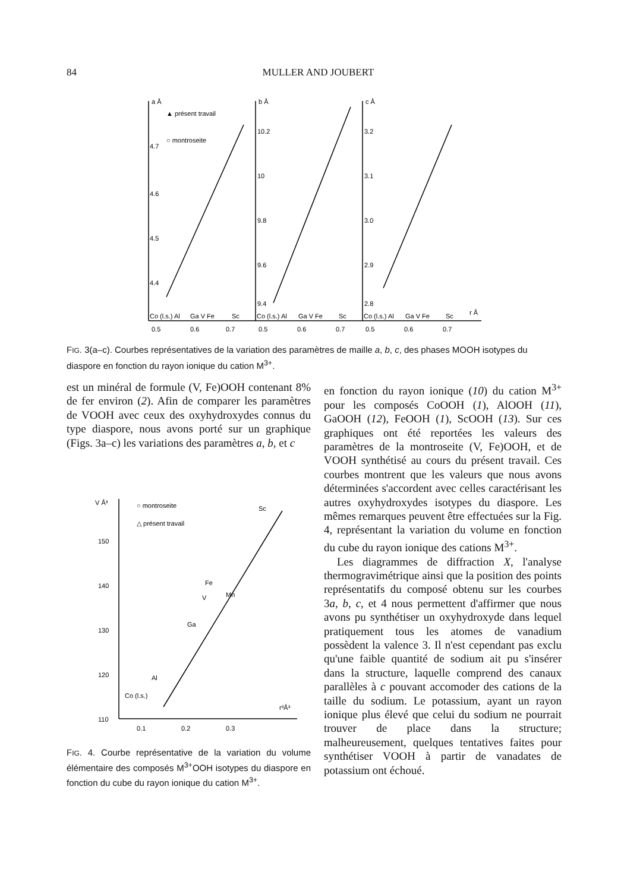84 MULLER AND JOUBERT
a Å
▲ présent travail
○ montroseite
b Å
c Å
4.7
4.6
4.5
4.4
10.2
10
9.8
9.6
9.4
3.2
3.1
3.0
2.9
2.8
Co (l.s.) Al
Ga V Fe
Sc
Co (l.s.) Al
Ga V Fe
Sc
Co (l.s.) Al
Ga V Fe
Sc
r Å
0.5
0.6
0.7
0.5
0.6
0.7
0.5
0.6
0.7
FIG. 3(a–c). Courbes représentatives de la variation des paramètres de maille a, b, c, des phases MOOH isotypes du diaspore en fonction du rayon ionique du cation M<sup>3+</sup>.
est un minéral de formule (V, Fe)OOH contenant 8% de fer environ (2). Afin de comparer les paramètres de VOOH avec ceux des oxyhydroxydes connus du type diaspore, nous avons porté sur un graphique (Figs. 3a–c) les variations des paramètres a, b, et c
V Å³
○ montroseite
△ présent travail
150
140
130
120
110
Sc
Fe
V
Mn
Ga
Al
Co (l.s.)
r³Å³
0.1
0.2
0.3
FIG. 4. Courbe représentative de la variation du volume élémentaire des composés M<sup>3+</sup>OOH isotypes du diaspore en fonction du cube du rayon ionique du cation M<sup>3+</sup>.
en fonction du rayon ionique (10) du cation M<sup>3+</sup> pour les composés CoOOH (1), AlOOH (11), GaOOH (12), FeOOH (1), ScOOH (13). Sur ces graphiques ont été reportées les valeurs des paramètres de la montroseite (V, Fe)OOH, et de VOOH synthétisé au cours du présent travail. Ces courbes montrent que les valeurs que nous avons déterminées s'accordent avec celles caractérisant les autres oxyhydroxydes isotypes du diaspore. Les mêmes remarques peuvent être effectuées sur la Fig. 4, représentant la variation du volume en fonction du cube du rayon ionique des cations M<sup>3+</sup>.
Les diagrammes de diffraction X, l'analyse thermogravimétrique ainsi que la position des points représentatifs du composé obtenu sur les courbes 3a, b, c, et 4 nous permettent d'affirmer que nous avons pu synthétiser un oxyhydroxyde dans lequel pratiquement tous les atomes de vanadium possèdent la valence 3. Il n'est cependant pas exclu qu'une faible quantité de sodium ait pu s'insérer dans la structure, laquelle comprend des canaux parallèles à c pouvant accomoder des cations de la taille du sodium. Le potassium, ayant un rayon ionique plus élevé que celui du sodium ne pourrait trouver de place dans la structure; malheureusement, quelques tentatives faites pour synthétiser VOOH à partir de vanadates de potassium ont échoué.